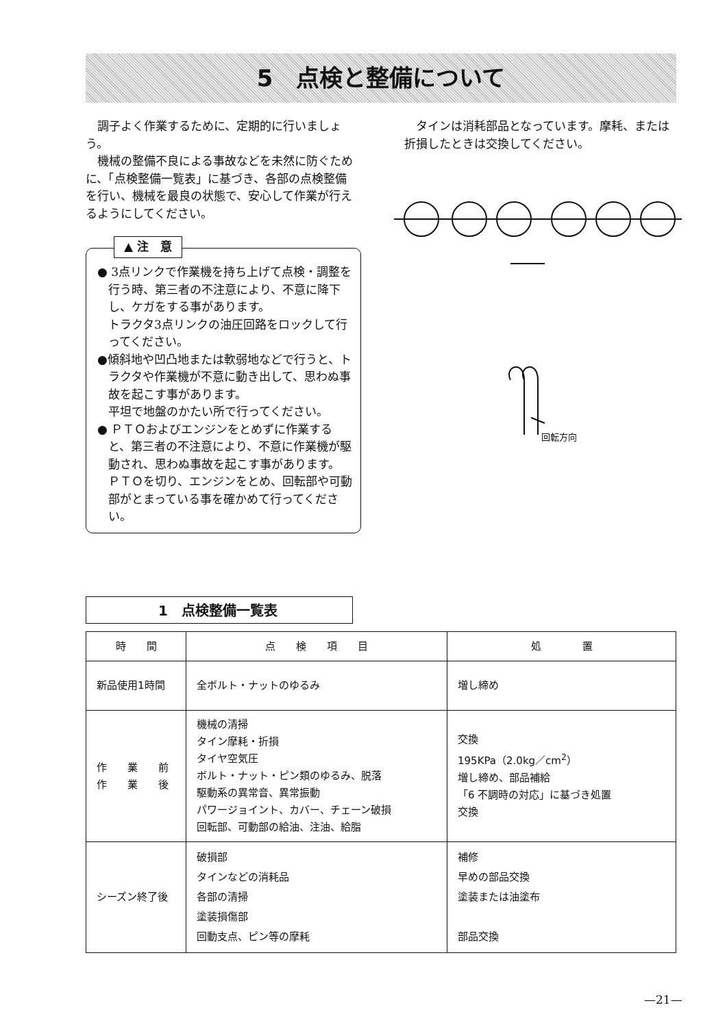5　点検と整備について
調子よく作業するために、定期的に行いましょう。
機械の整備不良による事故などを未然に防ぐために、「点検整備一覧表」に基づき、各部の点検整備を行い、機械を最良の状態で、安心して作業が行えるようにしてください。
タインは消耗部品となっています。摩耗、または折損したときは交換してください。
▲ 注　意
● 3点リンクで作業機を持ち上げて点検・調整を行う時、第三者の不注意により、不意に降下し、ケガをする事があります。
トラクタ3点リンクの油圧回路をロックして行ってください。
●傾斜地や凹凸地または軟弱地などで行うと、トラクタや作業機が不意に動き出して、思わぬ事故を起こす事があります。
平坦で地盤のかたい所で行ってください。
● ＰＴＯおよびエンジンをとめずに作業すると、第三者の不注意により、不意に作業機が駆動され、思わぬ事故を起こす事があります。
ＰＴＯを切り、エンジンをとめ、回転部や可動部がとまっている事を確かめて行ってください。
回転方向
1　点検整備一覧表
| 時 間 | 点 検 項 目 | 処 置 |
| --- | --- | --- |
| 新品使用1時間 | 全ボルト・ナットのゆるみ | 増し締め |
| 作 業 前 作 業 後 | 機械の清掃 タイン摩耗・折損 タイヤ空気圧 ボルト・ナット・ピン類のゆるみ、脱落 駆動系の異常音、異常振動 パワージョイント、カバー、チェーン破損 回転部、可動部の給油、注油、給脂 | 交換 195KPa（2.0kg／cm<sup>2</sup>） 増し締め、部品補給 「6 不調時の対応」に基づき処置 交換 |
| シーズン終了後 | 破損部 タインなどの消耗品 各部の清掃 塗装損傷部 回動支点、ピン等の摩耗 | 補修 早めの部品交換 塗装または油塗布 部品交換 |
—21—